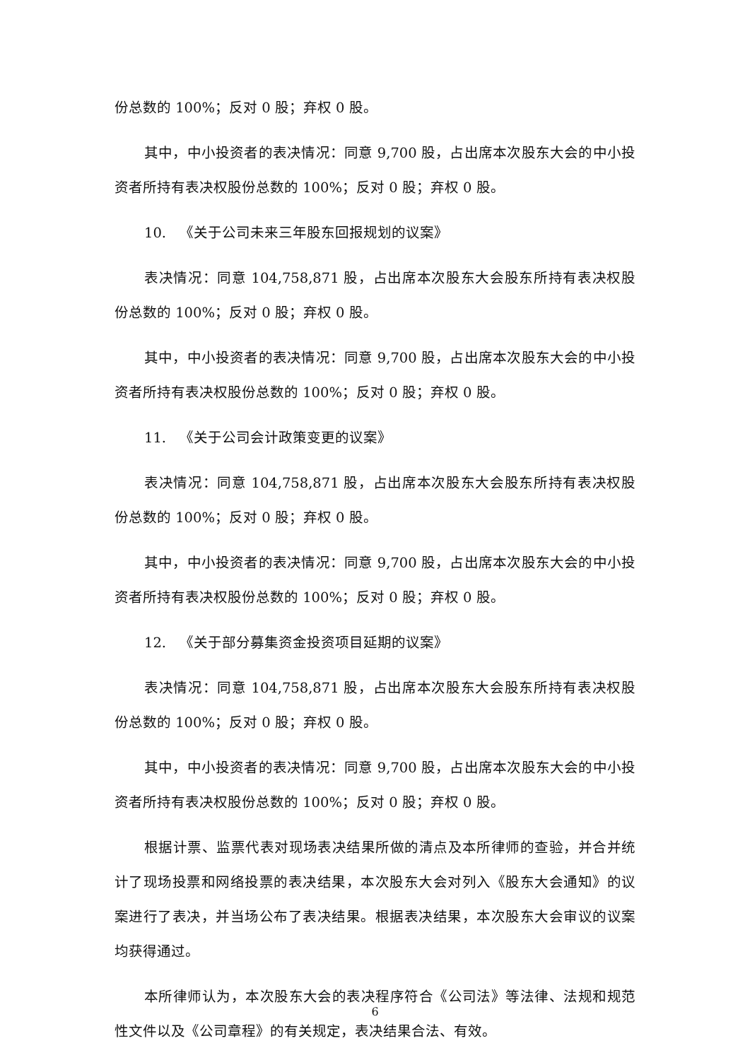份总数的 100%；反对 0 股；弃权 0 股。
其中，中小投资者的表决情况：同意 9,700 股，占出席本次股东大会的中小投资者所持有表决权股份总数的 100%；反对 0 股；弃权 0 股。
10. 《关于公司未来三年股东回报规划的议案》
表决情况：同意 104,758,871 股，占出席本次股东大会股东所持有表决权股份总数的 100%；反对 0 股；弃权 0 股。
其中，中小投资者的表决情况：同意 9,700 股，占出席本次股东大会的中小投资者所持有表决权股份总数的 100%；反对 0 股；弃权 0 股。
11. 《关于公司会计政策变更的议案》
表决情况：同意 104,758,871 股，占出席本次股东大会股东所持有表决权股份总数的 100%；反对 0 股；弃权 0 股。
其中，中小投资者的表决情况：同意 9,700 股，占出席本次股东大会的中小投资者所持有表决权股份总数的 100%；反对 0 股；弃权 0 股。
12. 《关于部分募集资金投资项目延期的议案》
表决情况：同意 104,758,871 股，占出席本次股东大会股东所持有表决权股份总数的 100%；反对 0 股；弃权 0 股。
其中，中小投资者的表决情况：同意 9,700 股，占出席本次股东大会的中小投资者所持有表决权股份总数的 100%；反对 0 股；弃权 0 股。
根据计票、监票代表对现场表决结果所做的清点及本所律师的查验，并合并统计了现场投票和网络投票的表决结果，本次股东大会对列入《股东大会通知》的议案进行了表决，并当场公布了表决结果。根据表决结果，本次股东大会审议的议案均获得通过。
本所律师认为，本次股东大会的表决程序符合《公司法》等法律、法规和规范性文件以及《公司章程》的有关规定，表决结果合法、有效。
6